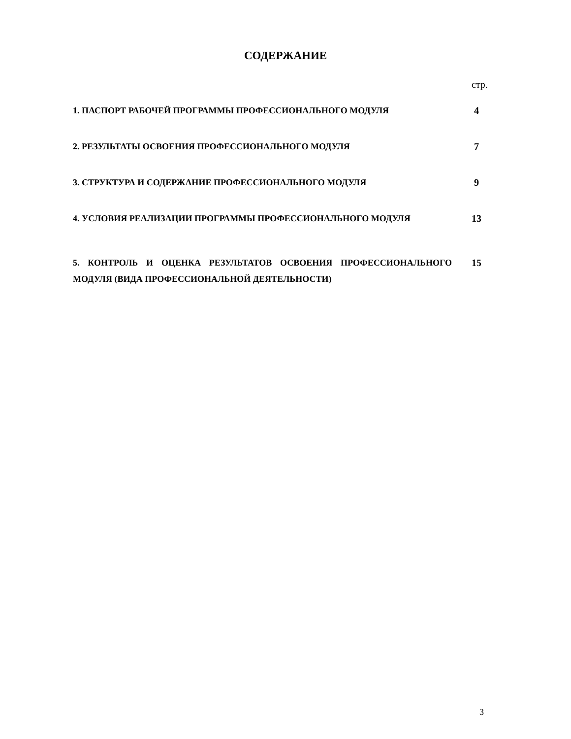СОДЕРЖАНИЕ
стр.
| 1. ПАСПОРТ РАБОЧЕЙ ПРОГРАММЫ ПРОФЕССИОНАЛЬНОГО МОДУЛЯ | 4 |
| 2. РЕЗУЛЬТАТЫ ОСВОЕНИЯ ПРОФЕССИОНАЛЬНОГО МОДУЛЯ | 7 |
| 3. СТРУКТУРА И СОДЕРЖАНИЕ ПРОФЕССИОНАЛЬНОГО МОДУЛЯ | 9 |
| 4. УСЛОВИЯ РЕАЛИЗАЦИИ ПРОГРАММЫ ПРОФЕССИОНАЛЬНОГО МОДУЛЯ | 13 |
| 5. КОНТРОЛЬ И ОЦЕНКА РЕЗУЛЬТАТОВ ОСВОЕНИЯ ПРОФЕССИОНАЛЬНОГО МОДУЛЯ (ВИДА ПРОФЕССИОНАЛЬНОЙ ДЕЯТЕЛЬНОСТИ) | 15 |
3